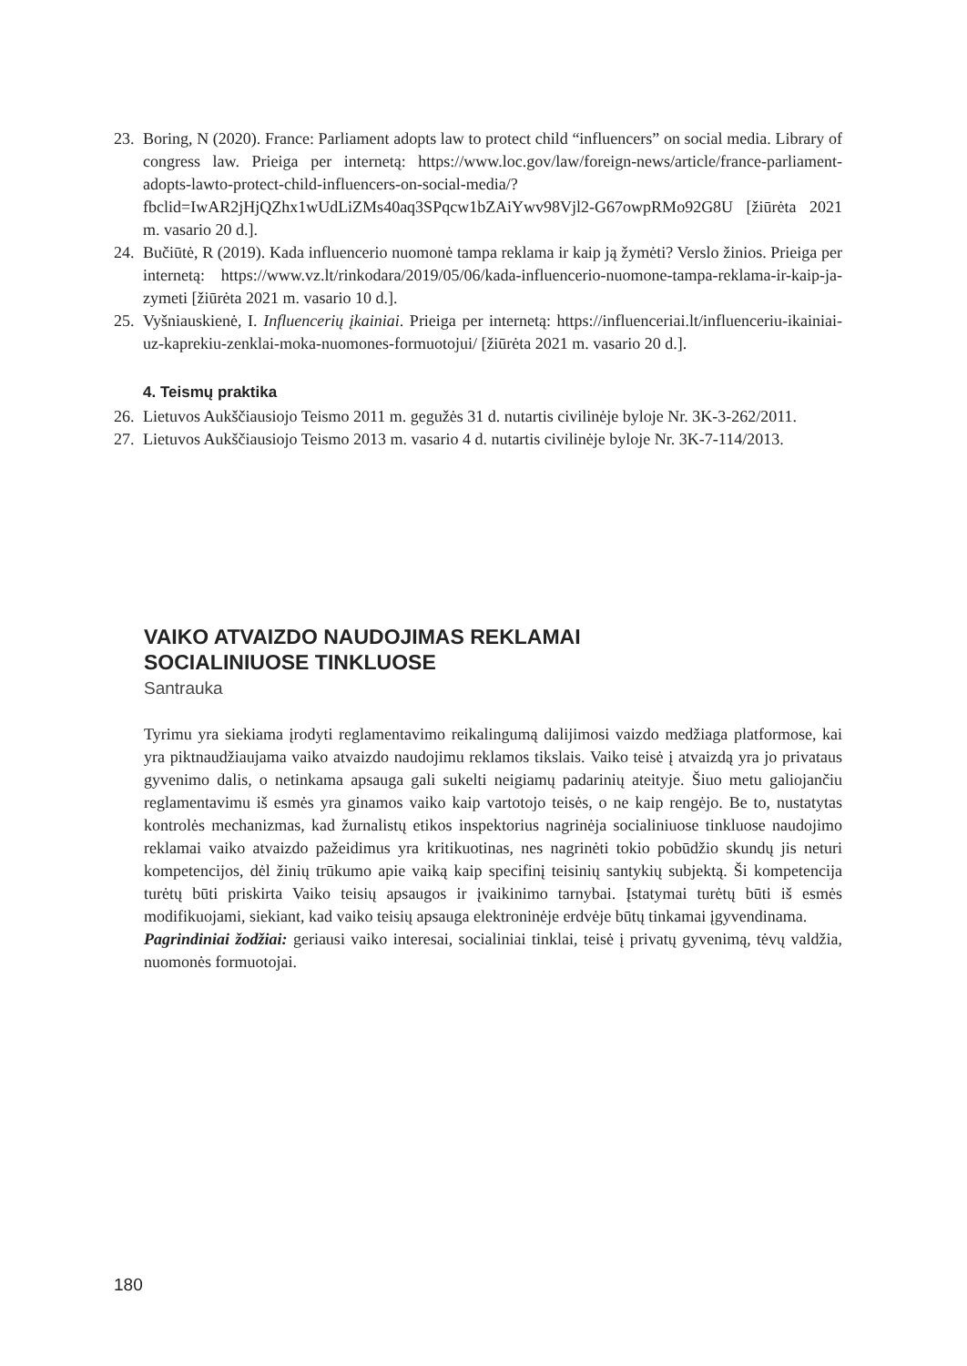23. Boring, N (2020). France: Parliament adopts law to protect child “influencers” on social media. Library of congress law. Prieiga per internetą: https://www.loc.gov/law/foreign-news/article/france-parliament-adopts-lawto-protect-child-influencers-on-social-media/?fbclid=IwAR2jHjQZhx1wUdLiZMs40aq3SPqcw1bZAiYwv98Vjl2-G67owpRMo92G8U [žiūrėta 2021 m. vasario 20 d.].
24. Bučiūtė, R (2019). Kada influencerio nuomonė tampa reklama ir kaip ją žymėti? Verslo žinios. Prieiga per internetą: https://www.vz.lt/rinkodara/2019/05/06/kada-influencerio-nuomone-tampa-reklama-ir-kaip-ja-zymeti [žiūrėta 2021 m. vasario 10 d.].
25. Vyšniauskienė, I. Influencerių įkainiai. Prieiga per internetą: https://influenceriai.lt/influenceriu-ikainiai-uz-kaprekiu-zenklai-moka-nuomones-formuotojui/ [žiūrėta 2021 m. vasario 20 d.].
4. Teismų praktika
26. Lietuvos Aukščiausiojo Teismo 2011 m. gegužės 31 d. nutartis civilinėje byloje Nr. 3K-3-262/2011.
27. Lietuvos Aukščiausiojo Teismo 2013 m. vasario 4 d. nutartis civilinėje byloje Nr. 3K-7-114/2013.
VAIKO ATVAIZDO NAUDOJIMAS REKLAMAI
SOCIALINIUOSE TINKLUOSE
Santrauka
Tyrimu yra siekiama įrodyti reglamentavimo reikalingumą dalijimosi vaizdo medžiaga platformose, kai yra piktnaudžiaujama vaiko atvaizdo naudojimu reklamos tikslais. Vaiko teisė į atvaizdą yra jo privataus gyvenimo dalis, o netinkama apsauga gali sukelti neigiamų padarinių ateityje. Šiuo metu galiojančiu reglamentavimu iš esmės yra ginamos vaiko kaip vartotojo teisės, o ne kaip rengėjo. Be to, nustatytas kontrolės mechanizmas, kad žurnalistų etikos inspektorius nagrinėja socialiniuose tinkluose naudojimo reklamai vaiko atvaizdo pažeidimus yra kritikuotinas, nes nagrinėti tokio pobūdžio skundų jis neturi kompetencijos, dėl žinių trūkumo apie vaiką kaip specifinį teisinių santykių subjektą. Ši kompetencija turėtų būti priskirta Vaiko teisių apsaugos ir įvaikinimo tarnybai. Įstatymai turėtų būti iš esmės modifikuojami, siekiant, kad vaiko teisių apsauga elektroninėje erdvėje būtų tinkamai įgyvendinama.
Pagrindiniai žodžiai: geriausi vaiko interesai, socialiniai tinklai, teisė į privatų gyvenimą, tėvų valdžia, nuomonės formuotojai.
180